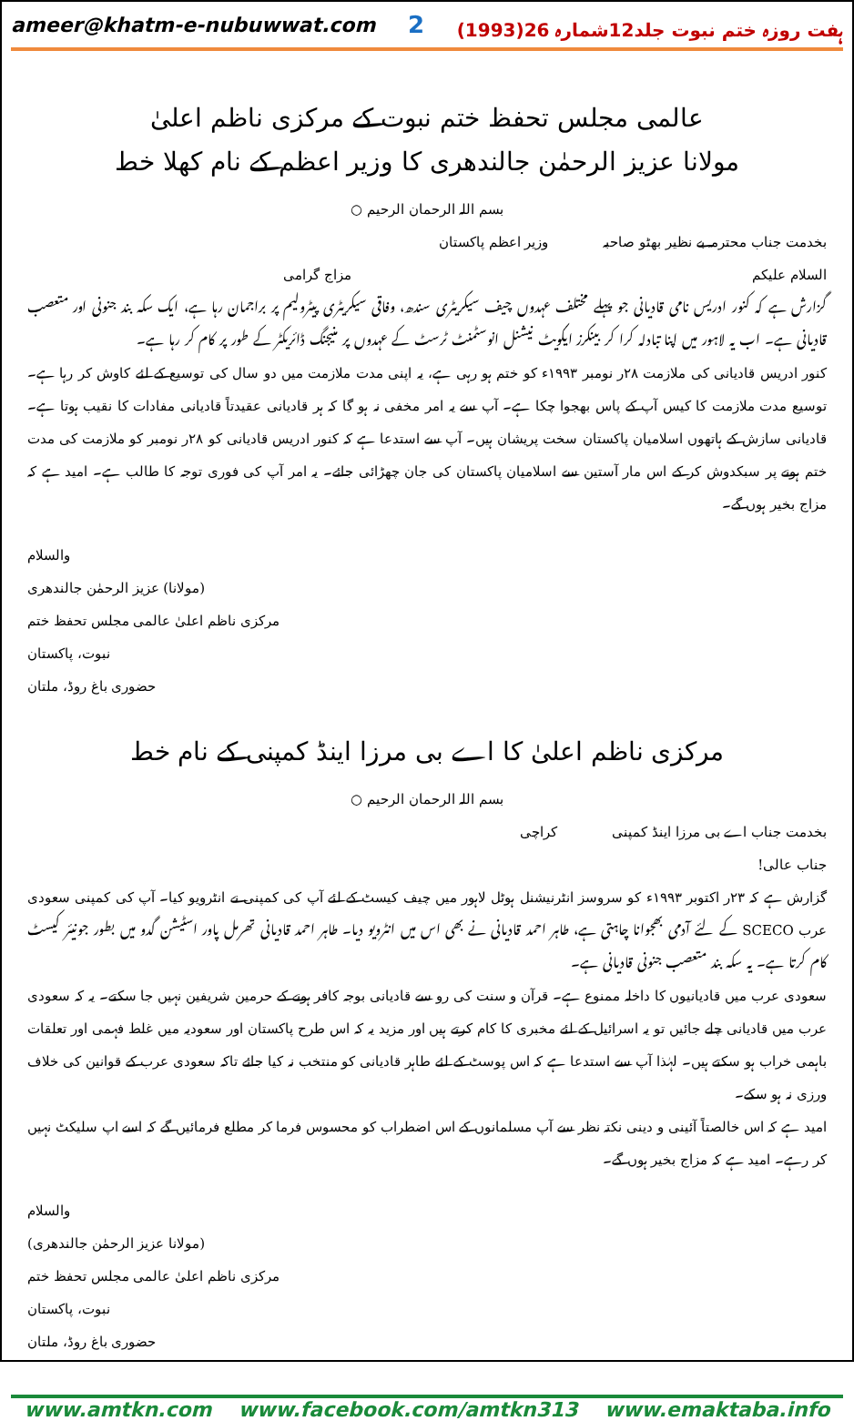ameer@khatm-e-nubuwwat.com 2 ہفت روزہ ختم نبوت جلد12شمارہ 26(1993)
عالمی مجلس تحفظ ختم نبوت کے مرکزی ناظم اعلیٰ
مولانا عزیز الرحمٰن جالندھری کا وزیر اعظم کے نام کھلا خط
بسم اللہ الرحمان الرحیم ○
بخدمت جناب محترمہ بے نظیر بھٹو صاحبہ وزیر اعظم پاکستان
السلام علیکم مزاج گرامی
گزارش ہے کہ کنور ادریس نامی قادیانی جو پہلے مختلف عہدوں چیف سیکریٹری سندھ، وفاقی سیکریٹری پیٹرولیم پر براجمان رہا ہے، ایک سکہ بند جنونی اور متعصب قادیانی ہے۔ اب یہ لاہور میں اپنا تبادلہ کرا کر بینکرز ایکویٹ نیشنل انوسٹمنٹ ٹرسٹ کے عہدوں پر منیجنگ ڈائریکٹر کے طور پر کام کر رہا ہے۔
کنور ادریس قادیانی کی ملازمت ۲۸ر نومبر ۱۹۹۳ء کو ختم ہو رہی ہے، یہ اپنی مدت ملازمت میں دو سال کی توسیع کے لئے کاوش کر رہا ہے۔ توسیع مدت ملازمت کا کیس آپ کے پاس بھجوا چکا ہے۔ آپ سے یہ امر مخفی نہ ہو گا کہ ہر قادیانی عقیدتاً قادیانی مفادات کا نقیب ہوتا ہے۔ قادیانی سازش کے ہاتھوں اسلامیان پاکستان سخت پریشان ہیں۔ آپ سے استدعا ہے کہ کنور ادریس قادیانی کو ۲۸ر نومبر کو ملازمت کی مدت ختم ہونے پر سبکدوش کر کے اس مار آستین سے اسلامیان پاکستان کی جان چھڑائی جائے۔ یہ امر آپ کی فوری توجہ کا طالب ہے۔ امید ہے کہ مزاج بخیر ہوں گے۔
والسلام
(مولانا) عزیز الرحمٰن جالندھری
مرکزی ناظم اعلیٰ عالمی مجلس تحفظ ختم نبوت، پاکستان
حضوری باغ روڈ، ملتان
مرکزی ناظم اعلیٰ کا اے بی مرزا اینڈ کمپنی کے نام خط
بسم اللہ الرحمان الرحیم ○
بخدمت جناب اے بی مرزا اینڈ کمپنی کراچی
جناب عالی!
گزارش ہے کہ ۲۳ر اکتوبر ۱۹۹۳ء کو سروسز انٹرنیشنل ہوٹل لاہور میں چیف کیسٹ کے لئے آپ کی کمپنی نے انٹرویو کیا۔ آپ کی کمپنی سعودی عرب SCECO کے لئے آدمی بھجوانا چاہتی ہے، طاہر احمد قادیانی نے بھی اس میں انٹرویو دیا۔ طاہر احمد قادیانی تھرمل پاور اسٹیشن گدو میں بطور جونیئر کیسٹ کام کرتا ہے۔ یہ سکہ بند متعصب جنونی قادیانی ہے۔
سعودی عرب میں قادیانیوں کا داخلہ ممنوع ہے۔ قرآن و سنت کی رو سے قادیانی بوجہ کافر ہونے کے حرمین شریفین نہیں جا سکتے۔ یہ کہ سعودی عرب میں قادیانی چلے جائیں تو یہ اسرائیل کے لئے مخبری کا کام کرتے ہیں اور مزید یہ کہ اس طرح پاکستان اور سعودیہ میں غلط فہمی اور تعلقات باہمی خراب ہو سکتے ہیں۔ لہٰذا آپ سے استدعا ہے کہ اس پوسٹ کے لئے طاہر قادیانی کو منتخب نہ کیا جائے تاکہ سعودی عرب کے قوانین کی خلاف ورزی نہ ہو سکے۔
امید ہے کہ اس خالصتاً آئینی و دینی نکتہ نظر سے آپ مسلمانوں کے اس اضطراب کو محسوس فرما کر مطلع فرمائیں گے کہ اسے اپ سلیکٹ نہیں کر رہے۔ امید ہے کہ مزاج بخیر ہوں گے۔
والسلام
(مولانا عزیز الرحمٰن جالندھری)
مرکزی ناظم اعلیٰ عالمی مجلس تحفظ ختم نبوت، پاکستان
حضوری باغ روڈ، ملتان
www.amtkn.com www.facebook.com/amtkn313 www.emaktaba.info